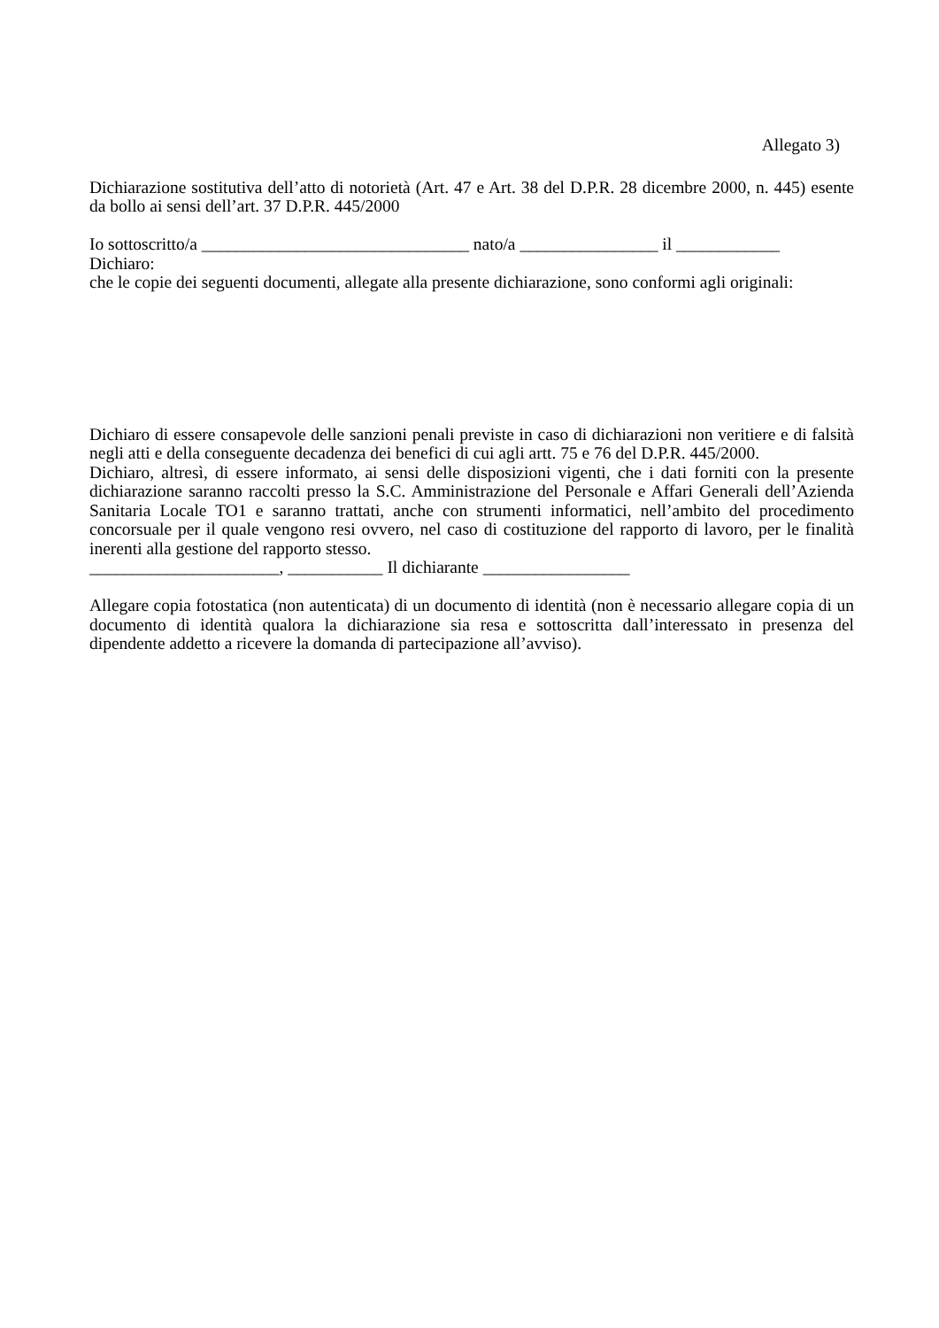Allegato 3)
Dichiarazione sostitutiva dell’atto di notorietà (Art. 47 e Art. 38 del D.P.R. 28 dicembre 2000, n. 445) esente da bollo ai sensi dell’art. 37 D.P.R. 445/2000
Io sottoscritto/a _______________________________ nato/a ________________ il ____________
Dichiaro:
che le copie dei seguenti documenti, allegate alla presente dichiarazione, sono conformi agli originali:
Dichiaro di essere consapevole delle sanzioni penali previste in caso di dichiarazioni non veritiere e di falsità negli atti e della conseguente decadenza dei benefici di cui agli artt. 75 e 76 del D.P.R. 445/2000.
Dichiaro, altresì, di essere informato, ai sensi delle disposizioni vigenti, che i dati forniti con la presente dichiarazione saranno raccolti presso la S.C. Amministrazione del Personale e Affari Generali dell’Azienda Sanitaria Locale TO1 e saranno trattati, anche con strumenti informatici, nell’ambito del procedimento concorsuale per il quale vengono resi ovvero, nel caso di costituzione del rapporto di lavoro, per le finalità inerenti alla gestione del rapporto stesso.
______________________, ___________ Il dichiarante _________________
Allegare copia fotostatica (non autenticata) di un documento di identità (non è necessario allegare copia di un documento di identità qualora la dichiarazione sia resa e sottoscritta dall’interessato in presenza del dipendente addetto a ricevere la domanda di partecipazione all’avviso).